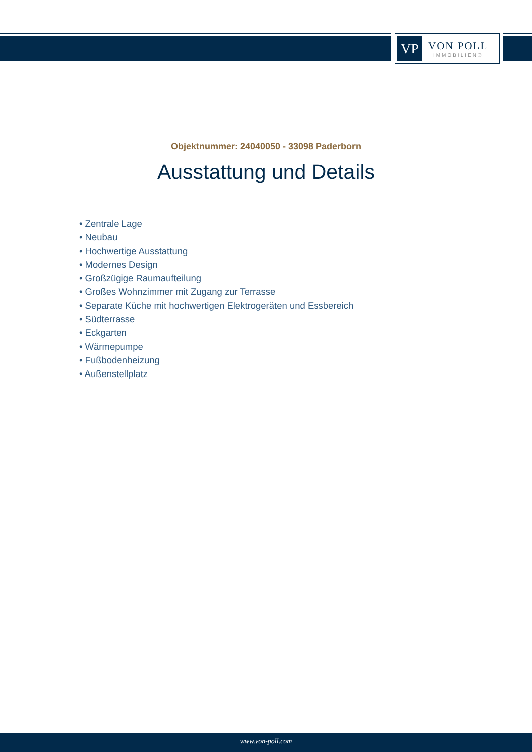VP
VON POLL
IMMOBILIEN®
Objektnummer: 24040050 - 33098 Paderborn
Ausstattung und Details
• Zentrale Lage
• Neubau
• Hochwertige Ausstattung
• Modernes Design
• Großzügige Raumaufteilung
• Großes Wohnzimmer mit Zugang zur Terrasse
• Separate Küche mit hochwertigen Elektrogeräten und Essbereich
• Südterrasse
• Eckgarten
• Wärmepumpe
• Fußbodenheizung
• Außenstellplatz
www.von-poll.com